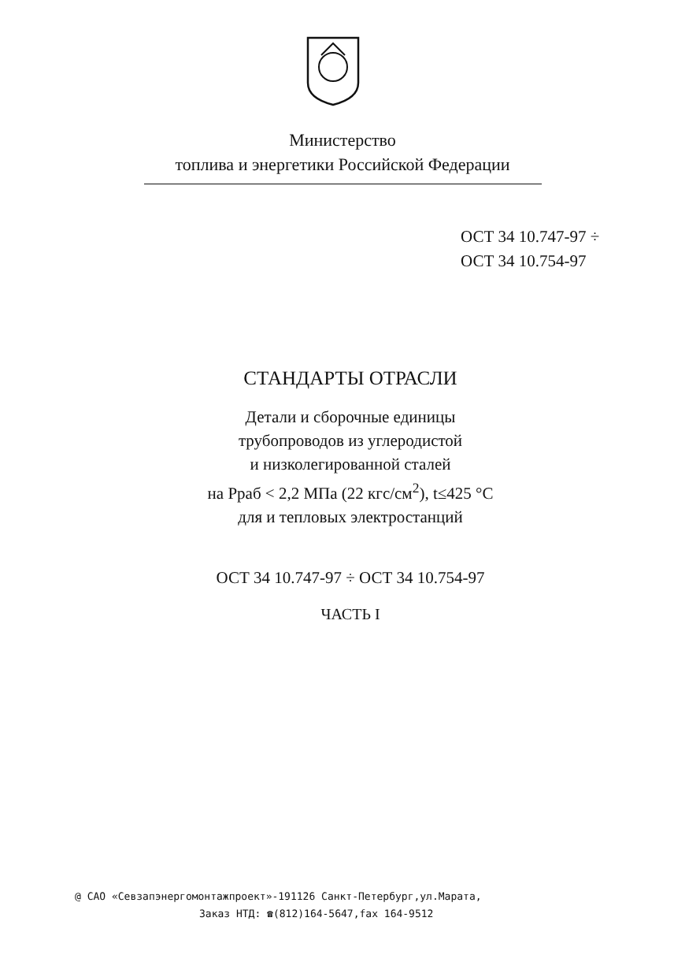Министерство
топлива и энергетики Российской Федерации
ОСТ 34 10.747-97 ÷
ОСТ 34 10.754-97
СТАНДАРТЫ ОТРАСЛИ
Детали и сборочные единицы
трубопроводов из углеродистой
и низколегированной сталей
на Рраб < 2,2 МПа (22 кгс/см<sup>2</sup>), t≤425 °С
для и тепловых электростанций
ОСТ 34 10.747-97 ÷ ОСТ 34 10.754-97
ЧАСТЬ I
@ САО «Севзапэнергомонтажпроект»-191126 Санкт-Петербург,ул.Марата,
Заказ НТД: ☎(812)164-5647,fax 164-9512